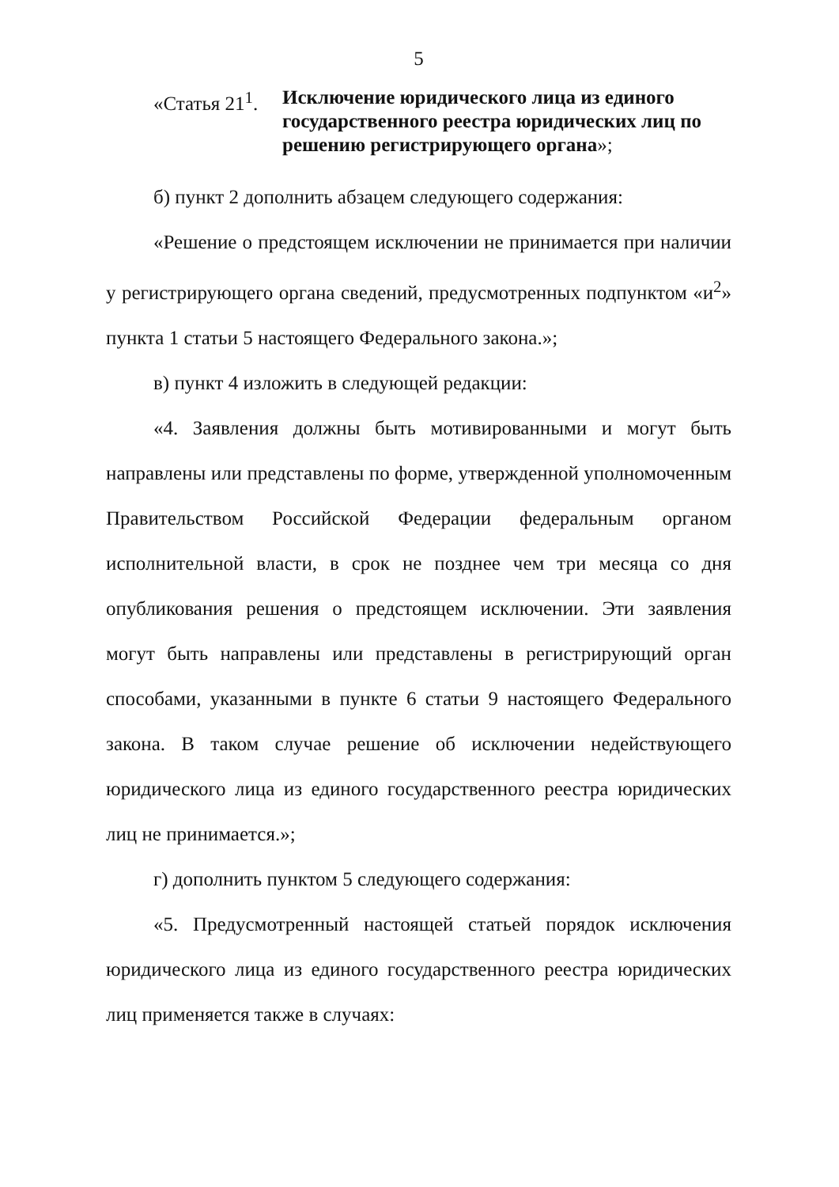5
«Статья 21<sup>1</sup>.
Исключение юридического лица из единого государственного реестра юридических лиц по решению регистрирующего органа»;
б) пункт 2 дополнить абзацем следующего содержания:
«Решение о предстоящем исключении не принимается при наличии у регистрирующего органа сведений, предусмотренных подпунктом «и<sup>2</sup>» пункта 1 статьи 5 настоящего Федерального закона.»;
в) пункт 4 изложить в следующей редакции:
«4. Заявления должны быть мотивированными и могут быть направлены или представлены по форме, утвержденной уполномоченным Правительством Российской Федерации федеральным органом исполнительной власти, в срок не позднее чем три месяца со дня опубликования решения о предстоящем исключении. Эти заявления могут быть направлены или представлены в регистрирующий орган способами, указанными в пункте 6 статьи 9 настоящего Федерального закона. В таком случае решение об исключении недействующего юридического лица из единого государственного реестра юридических лиц не принимается.»;
г) дополнить пунктом 5 следующего содержания:
«5. Предусмотренный настоящей статьей порядок исключения юридического лица из единого государственного реестра юридических лиц применяется также в случаях: